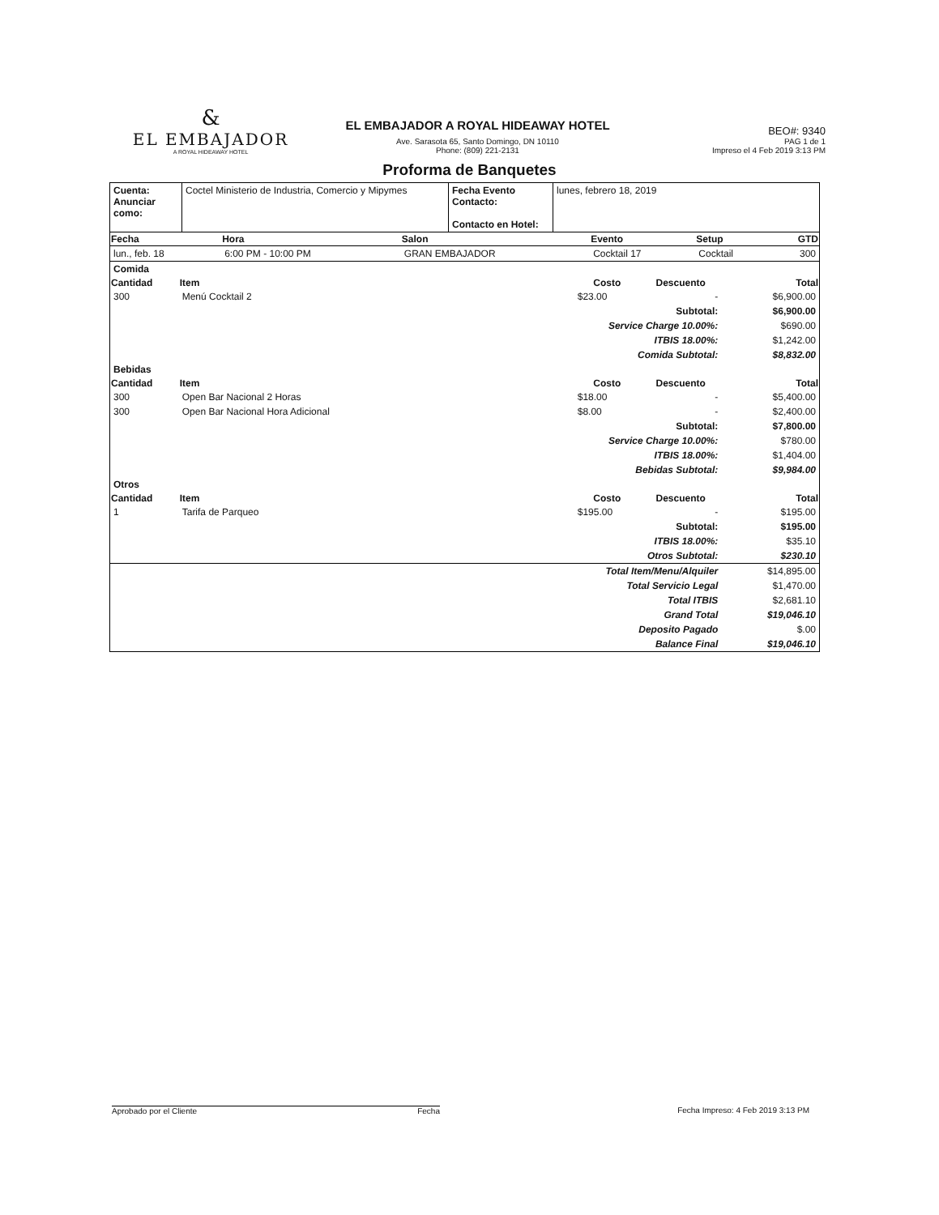&
EL EMBAJADOR
A ROYAL HIDEAWAY HOTEL
EL EMBAJADOR A ROYAL HIDEAWAY HOTEL
Ave. Sarasota 65, Santo Domingo, DN 10110
Phone: (809) 221-2131
BEO#: 9340
PAG 1 de 1
Impreso el 4 Feb 2019 3:13 PM
Proforma de Banquetes
| Cuenta: Anunciar como: | Coctel Ministerio de Industria, Comercio y Mipymes | Fecha Evento Contacto: Contacto en Hotel: | lunes, febrero 18, 2019 |
| Fecha | Hora | Salon | Evento | Setup | GTD |
| --- | --- | --- | --- | --- | --- |
| lun., feb. 18 | 6:00 PM - 10:00 PM | GRAN EMBAJADOR | Cocktail 17 | Cocktail | 300 |
| Comida | | | | | |
| Cantidad | Item | Costo | Descuento | | Total |
| 300 | Menú Cocktail 2 | $23.00 | - | | $6,900.00 |
| Subtotal: | | | | | $6,900.00 |
| Service Charge 10.00%: | | | | | $690.00 |
| ITBIS 18.00%: | | | | | $1,242.00 |
| Comida Subtotal: | | | | | $8,832.00 |
| Bebidas | | | | | |
| Cantidad | Item | Costo | Descuento | | Total |
| 300 | Open Bar Nacional 2 Horas | $18.00 | - | | $5,400.00 |
| 300 | Open Bar Nacional Hora Adicional | $8.00 | - | | $2,400.00 |
| Subtotal: | | | | | $7,800.00 |
| Service Charge 10.00%: | | | | | $780.00 |
| ITBIS 18.00%: | | | | | $1,404.00 |
| Bebidas Subtotal: | | | | | $9,984.00 |
| Otros | | | | | |
| Cantidad | Item | Costo | Descuento | | Total |
| 1 | Tarifa de Parqueo | $195.00 | - | | $195.00 |
| Subtotal: | | | | | $195.00 |
| ITBIS 18.00%: | | | | | $35.10 |
| Otros Subtotal: | | | | | $230.10 |
| Total Item/Menu/Alquiler | | | | | $14,895.00 |
| Total Servicio Legal | | | | | $1,470.00 |
| Total ITBIS | | | | | $2,681.10 |
| Grand Total | | | | | $19,046.10 |
| Deposito Pagado | | | | | $.00 |
| Balance Final | | | | | $19,046.10 |
Aprobado por el Cliente Fecha Fecha Impreso: 4 Feb 2019 3:13 PM